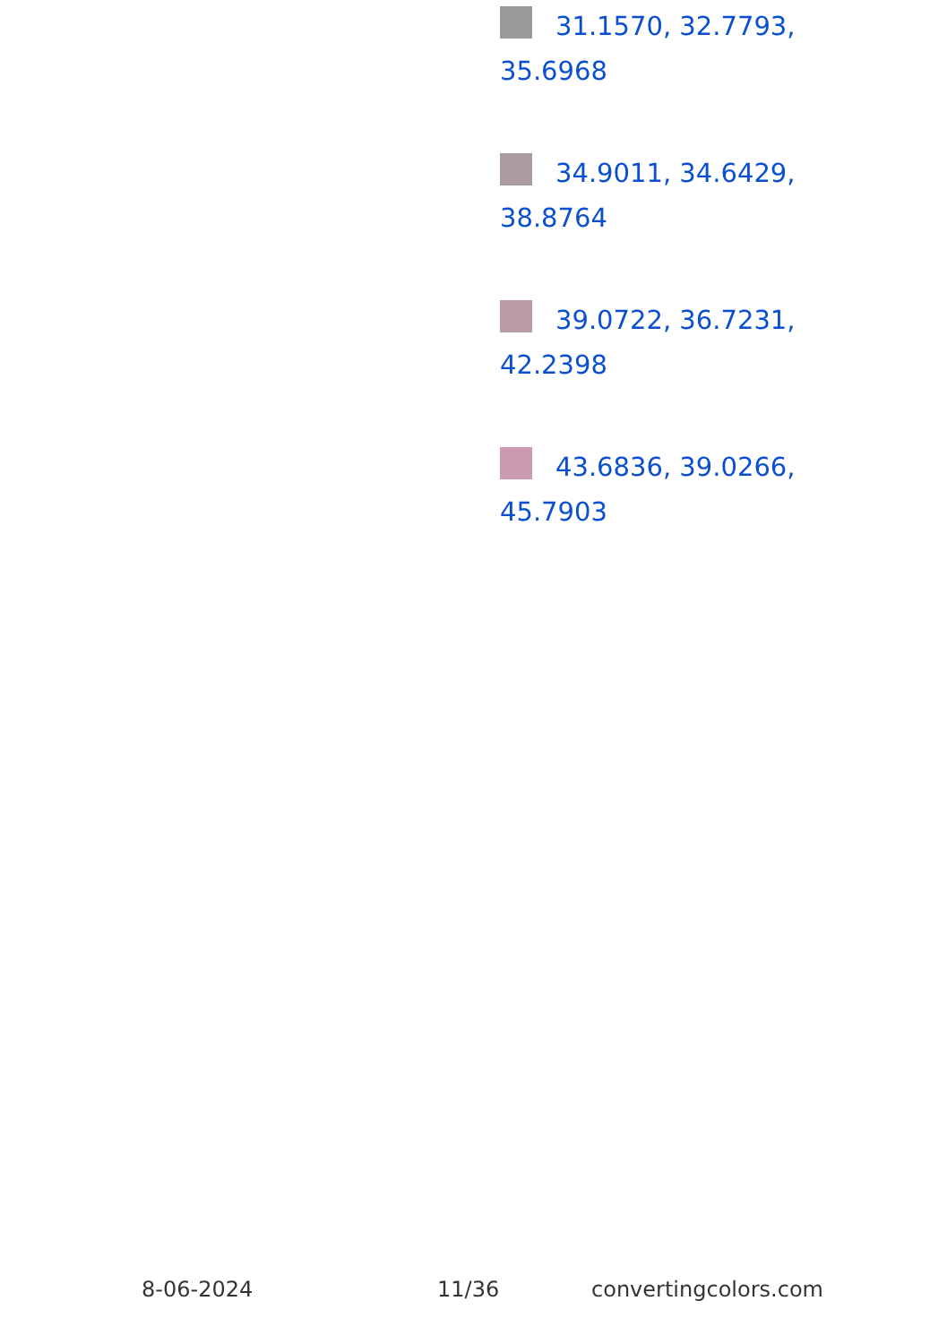31.1570, 32.7793, 35.6968
34.9011, 34.6429, 38.8764
39.0722, 36.7231, 42.2398
43.6836, 39.0266, 45.7903
8-06-2024 11/36 convertingcolors.com